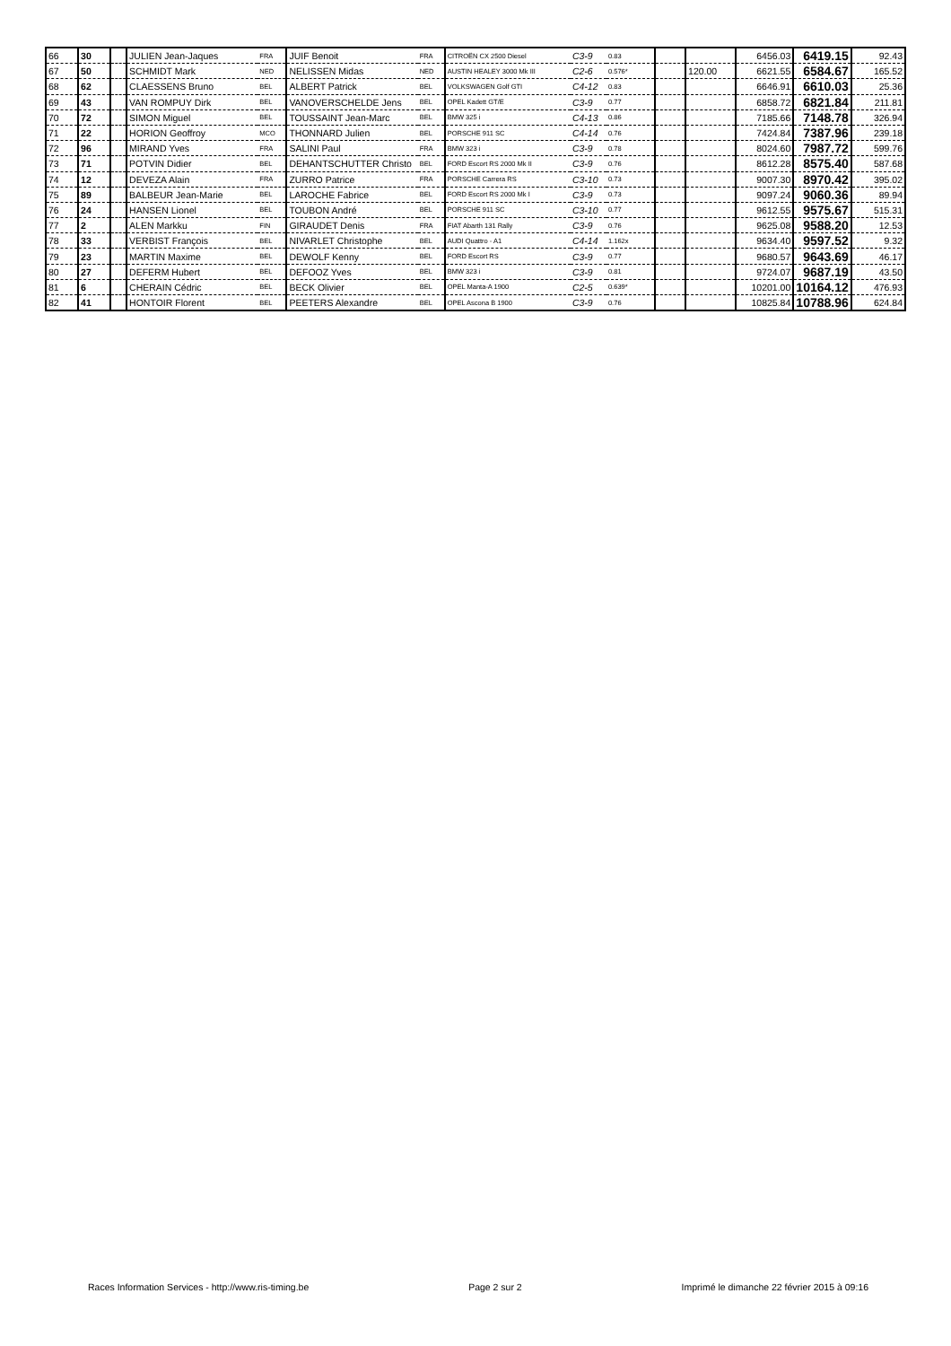| 66 | 30 | | JULIEN Jean-Jaques | FRA | JUIF Benoit | FRA | CITROËN CX 2500 Diesel | C3-9 | 0.83 | | | 6456.03 | 6419.15 | 92.43 |
| 67 | 50 | | SCHMIDT Mark | NED | NELISSEN Midas | NED | AUSTIN HEALEY 3000 Mk III | C2-6 | 0.576* | | 120.00 | 6621.55 | 6584.67 | 165.52 |
| 68 | 62 | | CLAESSENS Bruno | BEL | ALBERT Patrick | BEL | VOLKSWAGEN Golf GTI | C4-12 | 0.83 | | | 6646.91 | 6610.03 | 25.36 |
| 69 | 43 | | VAN ROMPUY Dirk | BEL | VANOVERSCHELDE Jens | BEL | OPEL Kadett GT/E | C3-9 | 0.77 | | | 6858.72 | 6821.84 | 211.81 |
| 70 | 72 | | SIMON Miguel | BEL | TOUSSAINT Jean-Marc | BEL | BMW 325 i | C4-13 | 0.86 | | | 7185.66 | 7148.78 | 326.94 |
| 71 | 22 | | HORION Geoffroy | MCO | THONNARD Julien | BEL | PORSCHE 911 SC | C4-14 | 0.76 | | | 7424.84 | 7387.96 | 239.18 |
| 72 | 96 | | MIRAND Yves | FRA | SALINI Paul | FRA | BMW 323 i | C3-9 | 0.78 | | | 8024.60 | 7987.72 | 599.76 |
| 73 | 71 | | POTVIN Didier | BEL | DEHANTSCHUTTER Christo | BEL | FORD Escort RS 2000 Mk II | C3-9 | 0.76 | | | 8612.28 | 8575.40 | 587.68 |
| 74 | 12 | | DEVEZA Alain | FRA | ZURRO Patrice | FRA | PORSCHE Carrera RS | C3-10 | 0.73 | | | 9007.30 | 8970.42 | 395.02 |
| 75 | 89 | | BALBEUR Jean-Marie | BEL | LAROCHE Fabrice | BEL | FORD Escort RS 2000 Mk I | C3-9 | 0.73 | | | 9097.24 | 9060.36 | 89.94 |
| 76 | 24 | | HANSEN Lionel | BEL | TOUBON André | BEL | PORSCHE 911 SC | C3-10 | 0.77 | | | 9612.55 | 9575.67 | 515.31 |
| 77 | 2 | | ALEN Markku | FIN | GIRAUDET Denis | FRA | FIAT Abarth 131 Rally | C3-9 | 0.76 | | | 9625.08 | 9588.20 | 12.53 |
| 78 | 33 | | VERBIST François | BEL | NIVARLET Christophe | BEL | AUDI Quattro - A1 | C4-14 | 1.162x | | | 9634.40 | 9597.52 | 9.32 |
| 79 | 23 | | MARTIN Maxime | BEL | DEWOLF Kenny | BEL | FORD Escort RS | C3-9 | 0.77 | | | 9680.57 | 9643.69 | 46.17 |
| 80 | 27 | | DEFERM Hubert | BEL | DEFOOZ Yves | BEL | BMW 323 i | C3-9 | 0.81 | | | 9724.07 | 9687.19 | 43.50 |
| 81 | 6 | | CHERAIN Cédric | BEL | BECK Olivier | BEL | OPEL Manta-A 1900 | C2-5 | 0.639* | | | 10201.00 | 10164.12 | 476.93 |
| 82 | 41 | | HONTOIR Florent | BEL | PEETERS Alexandre | BEL | OPEL Ascona B 1900 | C3-9 | 0.76 | | | 10825.84 | 10788.96 | 624.84 |
Races Information Services - http://www.ris-timing.be Page 2 sur 2 Imprimé le dimanche 22 février 2015 à 09:16